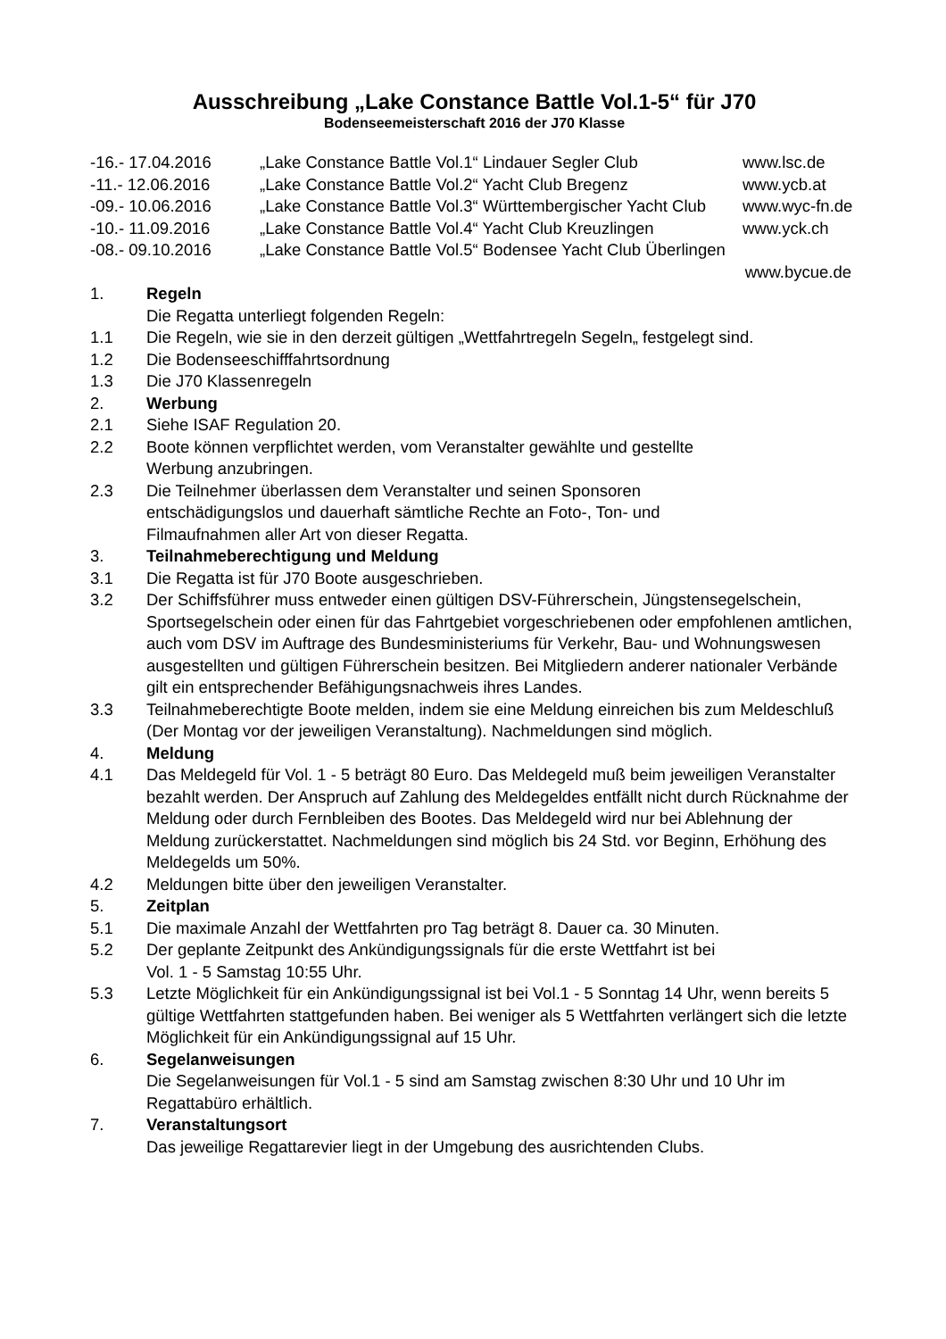Ausschreibung „Lake Constance Battle Vol.1-5“ für J70
Bodenseemeisterschaft 2016 der J70 Klasse
-16.- 17.04.2016 „Lake Constance Battle Vol.1“ Lindauer Segler Club www.lsc.de
-11.- 12.06.2016 „Lake Constance Battle Vol.2“ Yacht Club Bregenz www.ycb.at
-09.- 10.06.2016 „Lake Constance Battle Vol.3“ Württembergischer Yacht Club www.wyc-fn.de
-10.- 11.09.2016 „Lake Constance Battle Vol.4“ Yacht Club Kreuzlingen www.yck.ch
-08.- 09.10.2016 „Lake Constance Battle Vol.5“ Bodensee Yacht Club Überlingen
www.bycue.de
1. Regeln
Die Regatta unterliegt folgenden Regeln:
1.1 Die Regeln, wie sie in den derzeit gültigen „Wettfahrtregeln Segeln„ festgelegt sind.
1.2 Die Bodenseeschifffahrtsordnung
1.3 Die J70 Klassenregeln
2. Werbung
2.1 Siehe ISAF Regulation 20.
2.2 Boote können verpflichtet werden, vom Veranstalter gewählte und gestellte
Werbung anzubringen.
2.3 Die Teilnehmer überlassen dem Veranstalter und seinen Sponsoren
entschädigungslos und dauerhaft sämtliche Rechte an Foto-, Ton- und
Filmaufnahmen aller Art von dieser Regatta.
3. Teilnahmeberechtigung und Meldung
3.1 Die Regatta ist für J70 Boote ausgeschrieben.
3.2 Der Schiffsführer muss entweder einen gültigen DSV-Führerschein, Jüngstensegelschein, Sportsegelschein oder einen für das Fahrtgebiet vorgeschriebenen oder empfohlenen amtlichen, auch vom DSV im Auftrage des Bundesministeriums für Verkehr, Bau- und Wohnungswesen ausgestellten und gültigen Führerschein besitzen. Bei Mitgliedern anderer nationaler Verbände gilt ein entsprechender Befähigungsnachweis ihres Landes.
3.3 Teilnahmeberechtigte Boote melden, indem sie eine Meldung einreichen bis zum Meldeschluß (Der Montag vor der jeweiligen Veranstaltung). Nachmeldungen sind möglich.
4. Meldung
4.1 Das Meldegeld für Vol. 1 - 5 beträgt 80 Euro. Das Meldegeld muß beim jeweiligen Veranstalter bezahlt werden. Der Anspruch auf Zahlung des Meldegeldes entfällt nicht durch Rücknahme der Meldung oder durch Fernbleiben des Bootes. Das Meldegeld wird nur bei Ablehnung der Meldung zurückerstattet. Nachmeldungen sind möglich bis 24 Std. vor Beginn, Erhöhung des Meldegelds um 50%.
4.2 Meldungen bitte über den jeweiligen Veranstalter.
5. Zeitplan
5.1 Die maximale Anzahl der Wettfahrten pro Tag beträgt 8. Dauer ca. 30 Minuten.
5.2 Der geplante Zeitpunkt des Ankündigungssignals für die erste Wettfahrt ist bei
Vol. 1 - 5 Samstag 10:55 Uhr.
5.3 Letzte Möglichkeit für ein Ankündigungssignal ist bei Vol.1 - 5 Sonntag 14 Uhr, wenn bereits 5 gültige Wettfahrten stattgefunden haben. Bei weniger als 5 Wettfahrten verlängert sich die letzte Möglichkeit für ein Ankündigungssignal auf 15 Uhr.
6. Segelanweisungen
Die Segelanweisungen für Vol.1 - 5 sind am Samstag zwischen 8:30 Uhr und 10 Uhr im Regattabüro erhältlich.
7. Veranstaltungsort
Das jeweilige Regattarevier liegt in der Umgebung des ausrichtenden Clubs.